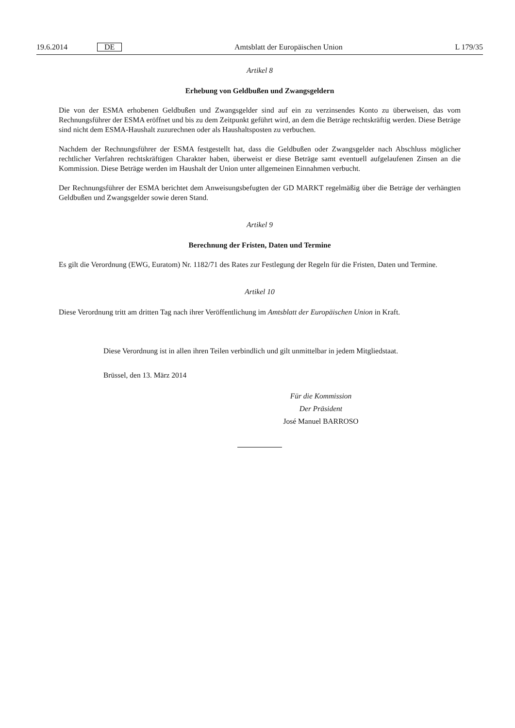19.6.2014 DE Amtsblatt der Europäischen Union L 179/35
Artikel 8
Erhebung von Geldbußen und Zwangsgeldern
Die von der ESMA erhobenen Geldbußen und Zwangsgelder sind auf ein zu verzinsendes Konto zu überweisen, das vom Rechnungsführer der ESMA eröffnet und bis zu dem Zeitpunkt geführt wird, an dem die Beträge rechtskräftig werden. Diese Beträge sind nicht dem ESMA-Haushalt zuzurechnen oder als Haushaltsposten zu verbuchen.
Nachdem der Rechnungsführer der ESMA festgestellt hat, dass die Geldbußen oder Zwangsgelder nach Abschluss möglicher rechtlicher Verfahren rechtskräftigen Charakter haben, überweist er diese Beträge samt eventuell aufgelaufenen Zinsen an die Kommission. Diese Beträge werden im Haushalt der Union unter allgemeinen Einnahmen verbucht.
Der Rechnungsführer der ESMA berichtet dem Anweisungsbefugten der GD MARKT regelmäßig über die Beträge der verhängten Geldbußen und Zwangsgelder sowie deren Stand.
Artikel 9
Berechnung der Fristen, Daten und Termine
Es gilt die Verordnung (EWG, Euratom) Nr. 1182/71 des Rates zur Festlegung der Regeln für die Fristen, Daten und Termine.
Artikel 10
Diese Verordnung tritt am dritten Tag nach ihrer Veröffentlichung im Amtsblatt der Europäischen Union in Kraft.
Diese Verordnung ist in allen ihren Teilen verbindlich und gilt unmittelbar in jedem Mitgliedstaat.
Brüssel, den 13. März 2014
Für die Kommission
Der Präsident
José Manuel BARROSO